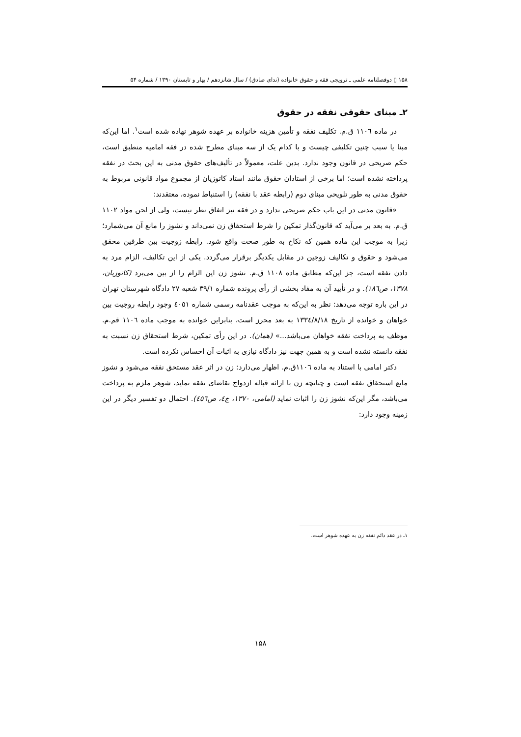۱۵۸ ▯ دوفصلنامه علمی ـ ترویجی فقه و حقوق خانواده (ندای صادق) / سال شانزدهم / بهار و تابستان ۱۳۹۰ / شماره ۵۴
۲ـ مبنای حقوقی نفقه در حقوق
در ماده ١١٠٦ ق.م. تکلیف نفقه و تأمین هزینه خانواده بر عهده شوهر نهاده شده است<sup>۱</sup>. اما این‌که مبنا یا سبب چنین تکلیفی چیست و با کدام یک از سه مبنای مطرح شده در فقه امامیه منطبق است، حکم صریحی در قانون وجود ندارد. بدین علت، معمولاً در تألیف‌های حقوق مدنی به این بحث در نفقه پرداخته نشده است؛ اما برخی از استادان حقوق مانند استاد کاتوزیان از مجموع مواد قانونی مربوط به حقوق مدنی به طور تلویحی مبنای دوم (رابطه عقد با نفقه) را استنباط نموده، معتقدند:
«قانون مدنی در این باب حکم صریحی ندارد و در فقه نیز اتفاق نظر نیست، ولی از لحن مواد ۱۱۰۲ ق.م. به بعد بر می‌آید که قانون‌گذار تمکین را شرط استحقاق زن نمی‌داند و نشوز را مانع آن می‌شمارد؛ زیرا به موجب این ماده همین که نکاح به طور صحت واقع شود. رابطه زوجیت بین طرفین محقق می‌شود و حقوق و تکالیف زوجین در مقابل یکدیگر برقرار می‌گردد. یکی از این تکالیف، الزام مرد به دادن نفقه است، جز این‌که مطابق ماده ۱۱۰۸ ق.م. نشوز زن این الزام را از بین می‌برد (کاتوزیان، ۱۳۷۸، ص۱۸٦). و در تأیید آن به مفاد بخشی از رأی پرونده شماره ۳۹/۱ شعبه ۲۷ دادگاه شهرستان تهران در این باره توجه می‌دهد: نظر به این‌که به موجب عقدنامه رسمی شماره ٤٠٥١ وجود رابطه روجیت بین خواهان و خوانده از تاریخ ١٣٣٤/٨/١٨ به بعد محرز است، بنابراین خوانده به موجب ماده ١١٠٦ قم.م. موظف به پرداخت نفقه خواهان می‌باشد...» (همان). در این رأی تمکین، شرط استحقاق زن نسبت به نفقه دانسته نشده است و به همین جهت نیز دادگاه نیازی به اثبات آن احساس نکرده است.
دکتر امامی با استناد به ماده ١١٠٦ق.م. اظهار می‌دارد: زن در اثر عقد مستحق نفقه می‌شود و نشوز مانع استحقاق نفقه است و چنانچه زن با ارائه قباله ازدواج تقاضای نفقه نماید، شوهر ملزم به پرداخت می‌باشد، مگر این‌که نشوز زن را اثبات نماید (امامی، ۱۳۷۰، ج٤، ص٤٥٦). احتمال دو تفسیر دیگر در این زمینه وجود دارد:
۱ـ در عقد دائم نفقه زن به عهده شوهر است.
۱۵۸